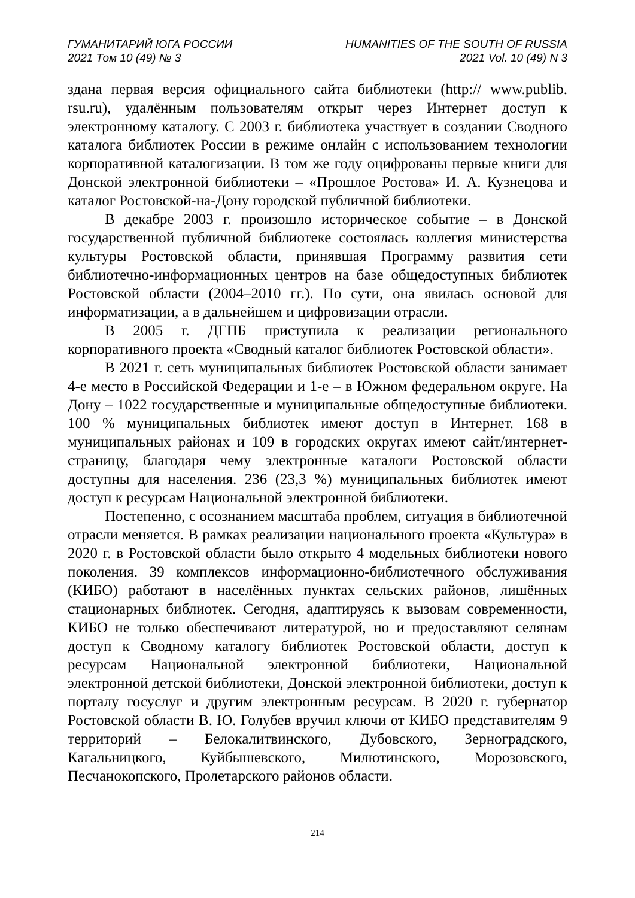ГУМАНИТАРИЙ ЮГА РОССИИ
2021 Том 10 (49) № 3
HUMANITIES OF THE SOUTH OF RUSSIA
2021 Vol. 10 (49) N 3
здана первая версия официального сайта библиотеки (http:// www.publib. rsu.ru), удалённым пользователям открыт через Интернет доступ к электронному каталогу. С 2003 г. библиотека участвует в создании Сводного каталога библиотек России в режиме онлайн с использованием технологии корпоративной каталогизации. В том же году оцифрованы первые книги для Донской электронной библиотеки – «Прошлое Ростова» И. А. Кузнецова и каталог Ростовской-на-Дону городской публичной библиотеки.
В декабре 2003 г. произошло историческое событие – в Донской государственной публичной библиотеке состоялась коллегия министерства культуры Ростовской области, принявшая Программу развития сети библиотечно-информационных центров на базе общедоступных библиотек Ростовской области (2004–2010 гг.). По сути, она явилась основой для информатизации, а в дальнейшем и цифровизации отрасли.
В 2005 г. ДГПБ приступила к реализации регионального корпоративного проекта «Сводный каталог библиотек Ростовской области».
В 2021 г. сеть муниципальных библиотек Ростовской области занимает 4-е место в Российской Федерации и 1-е – в Южном федеральном округе. На Дону – 1022 государственные и муниципальные общедоступные библиотеки. 100 % муниципальных библиотек имеют доступ в Интернет. 168 в муниципальных районах и 109 в городских округах имеют сайт/интернет-страницу, благодаря чему электронные каталоги Ростовской области доступны для населения. 236 (23,3 %) муниципальных библиотек имеют доступ к ресурсам Национальной электронной библиотеки.
Постепенно, с осознанием масштаба проблем, ситуация в библиотечной отрасли меняется. В рамках реализации национального проекта «Культура» в 2020 г. в Ростовской области было открыто 4 модельных библиотеки нового поколения. 39 комплексов информационно-библиотечного обслуживания (КИБО) работают в населённых пунктах сельских районов, лишённых стационарных библиотек. Сегодня, адаптируясь к вызовам современности, КИБО не только обеспечивают литературой, но и предоставляют селянам доступ к Сводному каталогу библиотек Ростовской области, доступ к ресурсам Национальной электронной библиотеки, Национальной электронной детской библиотеки, Донской электронной библиотеки, доступ к порталу госуслуг и другим электронным ресурсам. В 2020 г. губернатор Ростовской области В. Ю. Голубев вручил ключи от КИБО представителям 9 территорий – Белокалитвинского, Дубовского, Зерноградского, Кагальницкого, Куйбышевского, Милютинского, Морозовского, Песчанокопского, Пролетарского районов области.
214